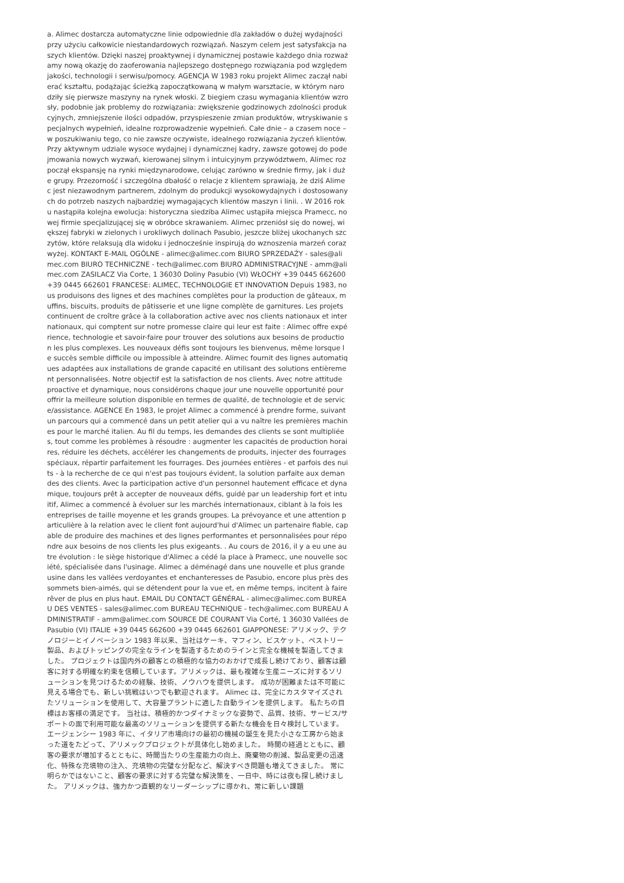a. Alimec dostarcza automatyczne linie odpowiednie dla zakładów o dużej wydajności przy użyciu całkowicie niestandardowych rozwiązań. Naszym celem jest satysfakcja naszych klientów. Dzięki naszej proaktywnej i dynamicznej postawie każdego dnia rozważamy nową okazję do zaoferowania najlepszego dostępnego rozwiązania pod względem jakości, technologii i serwisu/pomocy. AGENCJA W 1983 roku projekt Alimec zaczął nabierać kształtu, podążając ścieżką zapoczątkowaną w małym warsztacie, w którym narodziły się pierwsze maszyny na rynek włoski. Z biegiem czasu wymagania klientów wzrosły, podobnie jak problemy do rozwiązania: zwiększenie godzinowych zdolności produkcyjnych, zmniejszenie ilości odpadów, przyspieszenie zmian produktów, wtryskiwanie specjalnych wypełnień, idealne rozprowadzenie wypełnień. Całe dnie – a czasem noce – w poszukiwaniu tego, co nie zawsze oczywiste, idealnego rozwiązania życzeń klientów. Przy aktywnym udziale wysoce wydajnej i dynamicznej kadry, zawsze gotowej do podejmowania nowych wyzwań, kierowanej silnym i intuicyjnym przywództwem, Alimec rozpoczął ekspansję na rynki międzynarodowe, celując zarówno w średnie firmy, jak i duże grupy. Przezorność i szczególna dbałość o relacje z klientem sprawiają, że dziś Alimec jest niezawodnym partnerem, zdolnym do produkcji wysokowydajnych i dostosowanych do potrzeb naszych najbardziej wymagających klientów maszyn i linii. . W 2016 roku nastąpiła kolejna ewolucja: historyczna siedziba Alimec ustąpiła miejsca Pramecc, nowej firmie specjalizującej się w obróbce skrawaniem. Alimec przeniósł się do nowej, większej fabryki w zielonych i urokliwych dolinach Pasubio, jeszcze bliżej ukochanych szczytów, które relaksują dla widoku i jednocześnie inspirują do wznoszenia marzeń coraz wyżej. KONTAKT E-MAIL OGÓLNE - alimec@alimec.com BIURO SPRZEDAŻY - sales@alimec.com BIURO TECHNICZNE - tech@alimec.com BIURO ADMINISTRACYJNE - amm@alimec.com ZASILACZ Via Corte, 1 36030 Doliny Pasubio (VI) WŁOCHY +39 0445 662600 +39 0445 662601 FRANCESE: ALIMEC, TECHNOLOGIE ET INNOVATION Depuis 1983, nous produisons des lignes et des machines complètes pour la production de gâteaux, muffins, biscuits, produits de pâtisserie et une ligne complète de garnitures. Les projets continuent de croître grâce à la collaboration active avec nos clients nationaux et internationaux, qui comptent sur notre promesse claire qui leur est faite : Alimec offre expérience, technologie et savoir-faire pour trouver des solutions aux besoins de production les plus complexes. Les nouveaux défis sont toujours les bienvenus, même lorsque le succès semble difficile ou impossible à atteindre. Alimec fournit des lignes automatiques adaptées aux installations de grande capacité en utilisant des solutions entièrement personnalisées. Notre objectif est la satisfaction de nos clients. Avec notre attitude proactive et dynamique, nous considérons chaque jour une nouvelle opportunité pour offrir la meilleure solution disponible en termes de qualité, de technologie et de service/assistance. AGENCE En 1983, le projet Alimec a commencé à prendre forme, suivant un parcours qui a commencé dans un petit atelier qui a vu naître les premières machines pour le marché italien. Au fil du temps, les demandes des clients se sont multipliées, tout comme les problèmes à résoudre : augmenter les capacités de production horaires, réduire les déchets, accélérer les changements de produits, injecter des fourrages spéciaux, répartir parfaitement les fourrages. Des journées entières - et parfois des nuits - à la recherche de ce qui n'est pas toujours évident, la solution parfaite aux demandes des clients. Avec la participation active d'un personnel hautement efficace et dynamique, toujours prêt à accepter de nouveaux défis, guidé par un leadership fort et intuitif, Alimec a commencé à évoluer sur les marchés internationaux, ciblant à la fois les entreprises de taille moyenne et les grands groupes. La prévoyance et une attention particulière à la relation avec le client font aujourd'hui d'Alimec un partenaire fiable, capable de produire des machines et des lignes performantes et personnalisées pour répondre aux besoins de nos clients les plus exigeants. . Au cours de 2016, il y a eu une autre évolution : le siège historique d'Alimec a cédé la place à Pramecc, une nouvelle société, spécialisée dans l'usinage. Alimec a déménagé dans une nouvelle et plus grande usine dans les vallées verdoyantes et enchanteresses de Pasubio, encore plus près des sommets bien-aimés, qui se détendent pour la vue et, en même temps, incitent à faire rêver de plus en plus haut. EMAIL DU CONTACT GÉNÉRAL - alimec@alimec.com BUREAU DES VENTES - sales@alimec.com BUREAU TECHNIQUE - tech@alimec.com BUREAU ADMINISTRATIF - amm@alimec.com SOURCE DE COURANT Via Corté, 1 36030 Vallées de Pasubio (VI) ITALIE +39 0445 662600 +39 0445 662601 GIAPPONESE: アリメック、テクノロジーとイノベーション 1983 年以来、当社はケーキ、マフィン、ビスケット、ペストリー製品、およびトッピングの完全なラインを製造するためのラインと完全な機械を製造してきました。 プロジェクトは国内外の顧客との積極的な協力のおかげで成長し続けており、顧客は顧客に対する明確な約束を信頼しています。アリメックは、最も複雑な生産ニーズに対するソリューションを見つけるための経験、技術、ノウハウを提供します。 成功が困難または不可能に見える場合でも、新しい挑戦はいつでも歓迎されます。 Alimec は、完全にカスタマイズされたソリューションを使用して、大容量プラントに適した自動ラインを提供します。 私たちの目標はお客様の満足です。 当社は、積極的かつダイナミックな姿勢で、品質、技術、サービス/サポートの面で利用可能な最高のソリューションを提供する新たな機会を日々検討しています。 エージェンシー 1983 年に、イタリア市場向けの最初の機械の誕生を見た小さな工房から始まった道をたどって、アリメックプロジェクトが具体化し始めました。 時間の経過とともに、顧客の要求が増加するとともに、時間当たりの生産能力の向上、廃棄物の削減、製品変更の迅速化、特殊な充填物の注入、充填物の完璧な分配など、解決すべき問題も増えてきました。 常に明らかではないこと、顧客の要求に対する完璧な解決策を、一日中、時には夜も探し続けました。 アリメックは、強力かつ直観的なリーダーシップに導かれ、常に新しい課題